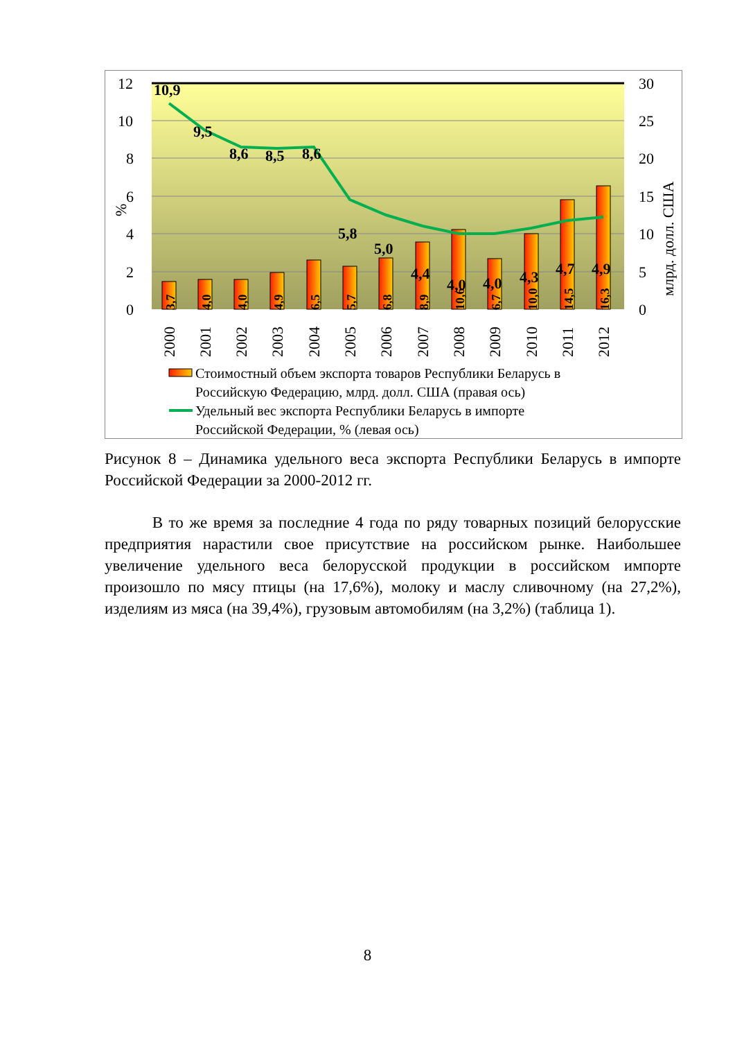12
10
8
6
4
2
0
30
25
20
15
10
5
0
%
млрд. долл. США
10,9
9,5
8,6
8,5
8,6
5,8
5,0
4,4
4,0
4,0
4,3
4,7
4,9
3,7
4,0
4,0
4,9
6,5
5,7
6,8
8,9
10,6
6,7
10,0
14,5
16,3
2000
2001
2002
2003
2004
2005
2006
2007
2008
2009
2010
2011
2012
Стоимостный объем экспорта товаров Республики Беларусь в
Российскую Федерацию, млрд. долл. США (правая ось)
Удельный вес экспорта Республики Беларусь в импорте
Российской Федерации, % (левая ось)
Рисунок 8 – Динамика удельного веса экспорта Республики Беларусь в импорте Российской Федерации за 2000-2012 гг.
В то же время за последние 4 года по ряду товарных позиций белорусские предприятия нарастили свое присутствие на российском рынке. Наибольшее увеличение удельного веса белорусской продукции в российском импорте произошло по мясу птицы (на 17,6%), молоку и маслу сливочному (на 27,2%), изделиям из мяса (на 39,4%), грузовым автомобилям (на 3,2%) (таблица 1).
8